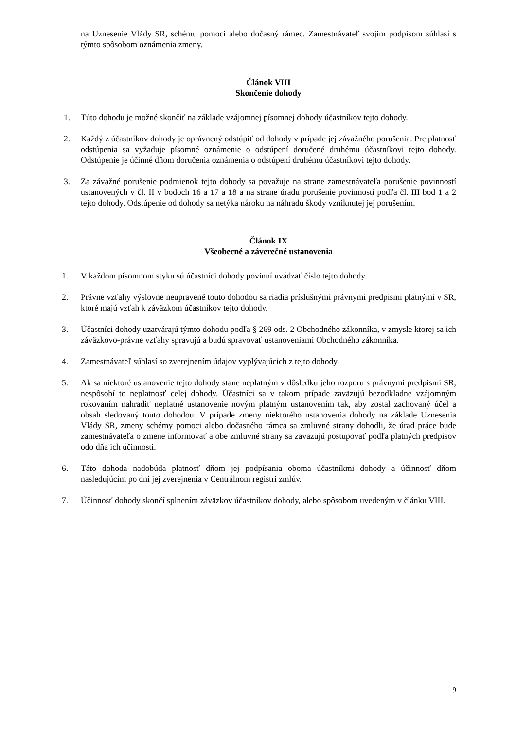na Uznesenie Vlády SR, schému pomoci alebo dočasný rámec. Zamestnávateľ svojim podpisom súhlasí s týmto spôsobom oznámenia zmeny.
Článok VIII
Skončenie dohody
1. Túto dohodu je možné skončiť na základe vzájomnej písomnej dohody účastníkov tejto dohody.
2. Každý z účastníkov dohody je oprávnený odstúpiť od dohody v prípade jej závažného porušenia. Pre platnosť odstúpenia sa vyžaduje písomné oznámenie o odstúpení doručené druhému účastníkovi tejto dohody. Odstúpenie je účinné dňom doručenia oznámenia o odstúpení druhému účastníkovi tejto dohody.
3. Za závažné porušenie podmienok tejto dohody sa považuje na strane zamestnávateľa porušenie povinností ustanovených v čl. II v bodoch 16 a 17 a 18 a na strane úradu porušenie povinností podľa čl. III bod 1 a 2 tejto dohody. Odstúpenie od dohody sa netýka nároku na náhradu škody vzniknutej jej porušením.
Článok IX
Všeobecné a záverečné ustanovenia
1. V každom písomnom styku sú účastníci dohody povinní uvádzať číslo tejto dohody.
2. Právne vzťahy výslovne neupravené touto dohodou sa riadia príslušnými právnymi predpismi platnými v SR, ktoré majú vzťah k záväzkom účastníkov tejto dohody.
3. Účastníci dohody uzatvárajú týmto dohodu podľa § 269 ods. 2 Obchodného zákonníka, v zmysle ktorej sa ich záväzkovo-právne vzťahy spravujú a budú spravovať ustanoveniami Obchodného zákonníka.
4. Zamestnávateľ súhlasí so zverejnením údajov vyplývajúcich z tejto dohody.
5. Ak sa niektoré ustanovenie tejto dohody stane neplatným v dôsledku jeho rozporu s právnymi predpismi SR, nespôsobí to neplatnosť celej dohody. Účastníci sa v takom prípade zaväzujú bezodkladne vzájomným rokovaním nahradiť neplatné ustanovenie novým platným ustanovením tak, aby zostal zachovaný účel a obsah sledovaný touto dohodou. V prípade zmeny niektorého ustanovenia dohody na základe Uznesenia Vlády SR, zmeny schémy pomoci alebo dočasného rámca sa zmluvné strany dohodli, že úrad práce bude zamestnávateľa o zmene informovať a obe zmluvné strany sa zaväzujú postupovať podľa platných predpisov odo dňa ich účinnosti.
6. Táto dohoda nadobúda platnosť dňom jej podpísania oboma účastníkmi dohody a účinnosť dňom nasledujúcim po dni jej zverejnenia v Centrálnom registri zmlúv.
7. Účinnosť dohody skončí splnením záväzkov účastníkov dohody, alebo spôsobom uvedeným v článku VIII.
9